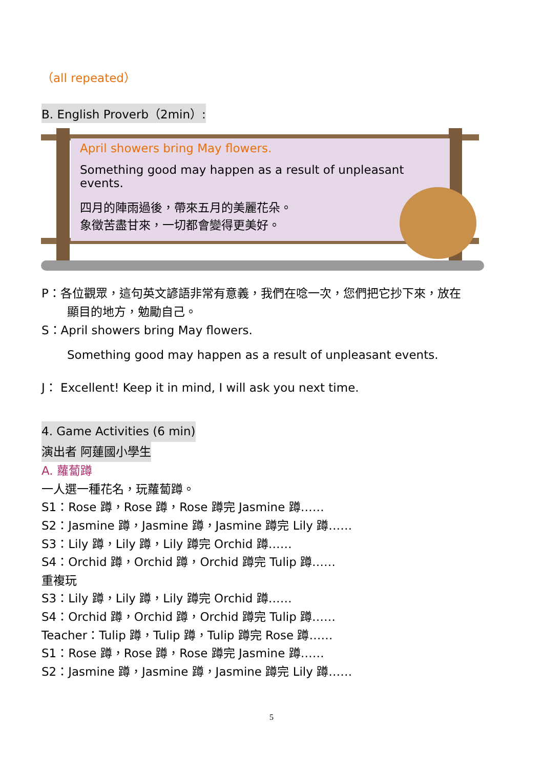（all repeated）
B. English Proverb（2min）:
April showers bring May flowers.
Something good may happen as a result of unpleasant events.
四月的陣雨過後，帶來五月的美麗花朵。
象徵苦盡甘來，一切都會變得更美好。
P：各位觀眾，這句英文諺語非常有意義，我們在唸一次，您們把它抄下來，放在
顯目的地方，勉勵自己。
S：April showers bring May flowers.
Something good may happen as a result of unpleasant events.
J： Excellent! Keep it in mind, I will ask you next time.
4. Game Activities (6 min)
演出者 阿蓮國小學生
A. 蘿蔔蹲
一人選一種花名，玩蘿蔔蹲。
S1：Rose 蹲，Rose 蹲，Rose 蹲完 Jasmine 蹲……
S2：Jasmine 蹲，Jasmine 蹲，Jasmine 蹲完 Lily 蹲……
S3：Lily 蹲，Lily 蹲，Lily 蹲完 Orchid 蹲……
S4：Orchid 蹲，Orchid 蹲，Orchid 蹲完 Tulip 蹲……
重複玩
S3：Lily 蹲，Lily 蹲，Lily 蹲完 Orchid 蹲……
S4：Orchid 蹲，Orchid 蹲，Orchid 蹲完 Tulip 蹲……
Teacher：Tulip 蹲，Tulip 蹲，Tulip 蹲完 Rose 蹲……
S1：Rose 蹲，Rose 蹲，Rose 蹲完 Jasmine 蹲……
S2：Jasmine 蹲，Jasmine 蹲，Jasmine 蹲完 Lily 蹲……
5